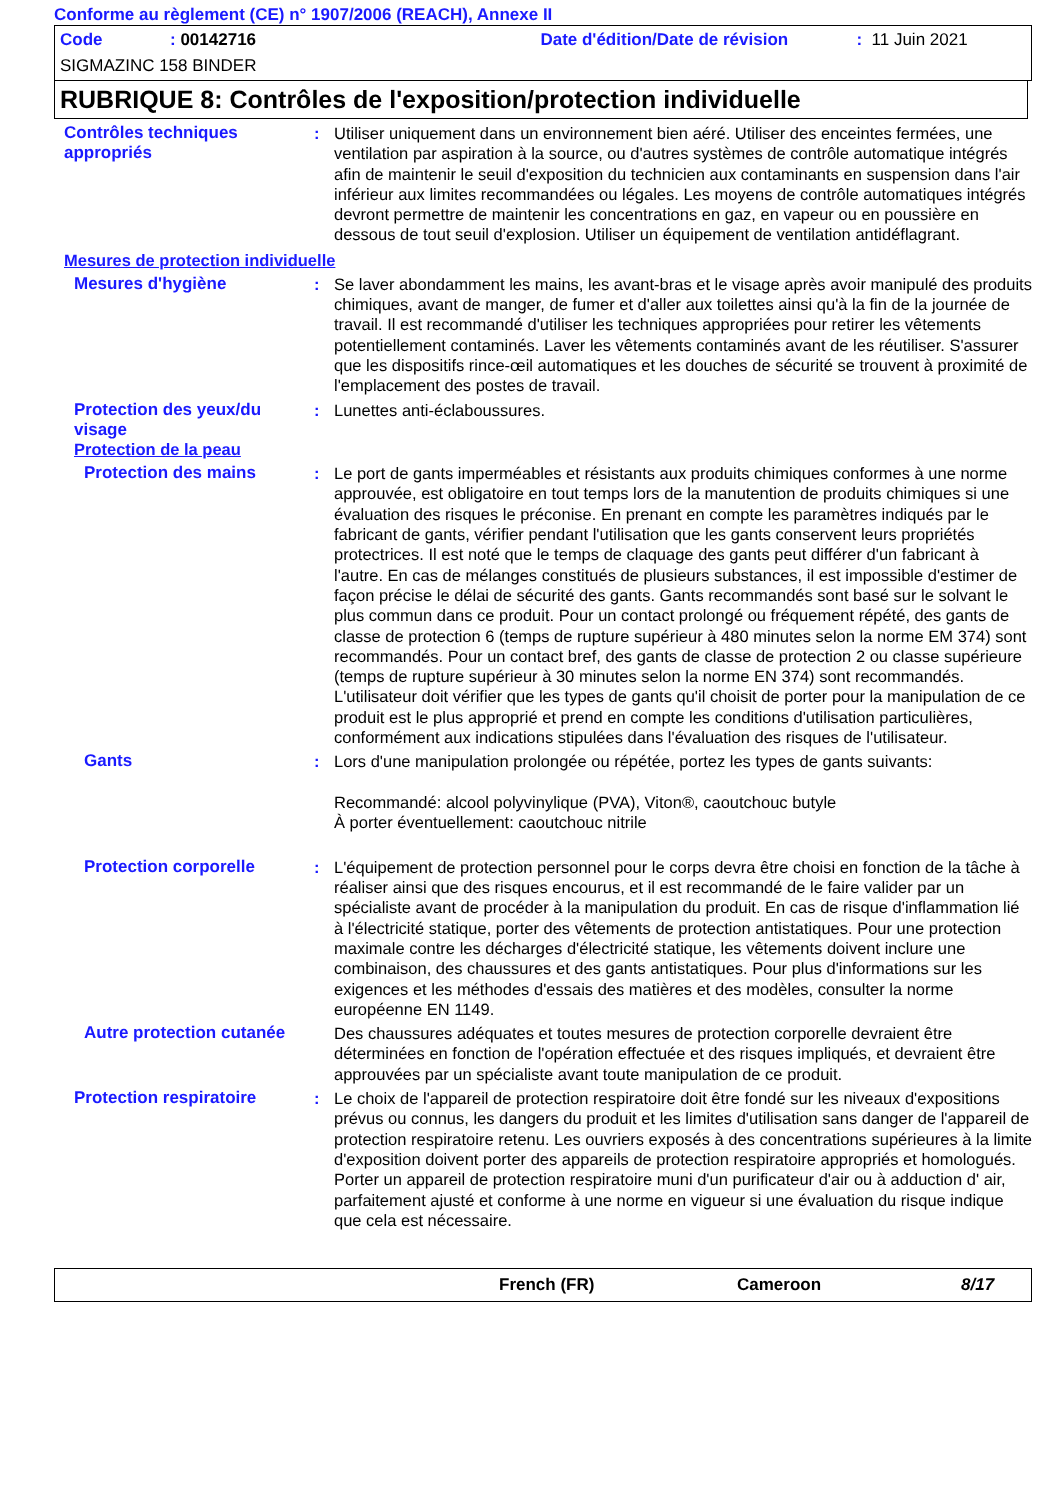Conforme au règlement (CE) n° 1907/2006 (REACH), Annexe II
Code: 00142716 Date d'édition/Date de révision: 11 Juin 2021
SIGMAZINC 158 BINDER
RUBRIQUE 8: Contrôles de l'exposition/protection individuelle
Contrôles techniques appropriés
: Utiliser uniquement dans un environnement bien aéré. Utiliser des enceintes fermées, une ventilation par aspiration à la source, ou d'autres systèmes de contrôle automatique intégrés afin de maintenir le seuil d'exposition du technicien aux contaminants en suspension dans l'air inférieur aux limites recommandées ou légales. Les moyens de contrôle automatiques intégrés devront permettre de maintenir les concentrations en gaz, en vapeur ou en poussière en dessous de tout seuil d'explosion. Utiliser un équipement de ventilation antidéflagrant.
Mesures de protection individuelle
Mesures d'hygiène : Se laver abondamment les mains, les avant-bras et le visage après avoir manipulé des produits chimiques, avant de manger, de fumer et d'aller aux toilettes ainsi qu'à la fin de la journée de travail. Il est recommandé d'utiliser les techniques appropriées pour retirer les vêtements potentiellement contaminés. Laver les vêtements contaminés avant de les réutiliser. S'assurer que les dispositifs rince-œil automatiques et les douches de sécurité se trouvent à proximité de l'emplacement des postes de travail.
Protection des yeux/du visage
: Lunettes anti-éclaboussures.
Protection de la peau
Protection des mains : Le port de gants imperméables et résistants aux produits chimiques conformes à une norme approuvée, est obligatoire en tout temps lors de la manutention de produits chimiques si une évaluation des risques le préconise. En prenant en compte les paramètres indiqués par le fabricant de gants, vérifier pendant l'utilisation que les gants conservent leurs propriétés protectrices. Il est noté que le temps de claquage des gants peut différer d'un fabricant à l'autre. En cas de mélanges constitués de plusieurs substances, il est impossible d'estimer de façon précise le délai de sécurité des gants. Gants recommandés sont basé sur le solvant le plus commun dans ce produit. Pour un contact prolongé ou fréquement répété, des gants de classe de protection 6 (temps de rupture supérieur à 480 minutes selon la norme EM 374) sont recommandés. Pour un contact bref, des gants de classe de protection 2 ou classe supérieure (temps de rupture supérieur à 30 minutes selon la norme EN 374) sont recommandés. L'utilisateur doit vérifier que les types de gants qu'il choisit de porter pour la manipulation de ce produit est le plus approprié et prend en compte les conditions d'utilisation particulières, conformément aux indications stipulées dans l'évaluation des risques de l'utilisateur.
Gants : Lors d'une manipulation prolongée ou répétée, portez les types de gants suivants:
Recommandé: alcool polyvinylique (PVA), Viton®, caoutchouc butyle
À porter éventuellement: caoutchouc nitrile
Protection corporelle : L'équipement de protection personnel pour le corps devra être choisi en fonction de la tâche à réaliser ainsi que des risques encourus, et il est recommandé de le faire valider par un spécialiste avant de procéder à la manipulation du produit. En cas de risque d'inflammation lié à l'électricité statique, porter des vêtements de protection antistatiques. Pour une protection maximale contre les décharges d'électricité statique, les vêtements doivent inclure une combinaison, des chaussures et des gants antistatiques. Pour plus d'informations sur les exigences et les méthodes d'essais des matières et des modèles, consulter la norme européenne EN 1149.
Autre protection cutanée
Des chaussures adéquates et toutes mesures de protection corporelle devraient être déterminées en fonction de l'opération effectuée et des risques impliqués, et devraient être approuvées par un spécialiste avant toute manipulation de ce produit.
Protection respiratoire : Le choix de l'appareil de protection respiratoire doit être fondé sur les niveaux d'expositions prévus ou connus, les dangers du produit et les limites d'utilisation sans danger de l'appareil de protection respiratoire retenu. Les ouvriers exposés à des concentrations supérieures à la limite d'exposition doivent porter des appareils de protection respiratoire appropriés et homologués. Porter un appareil de protection respiratoire muni d'un purificateur d'air ou à adduction d' air, parfaitement ajusté et conforme à une norme en vigueur si une évaluation du risque indique que cela est nécessaire.
French (FR) Cameroon 8/17